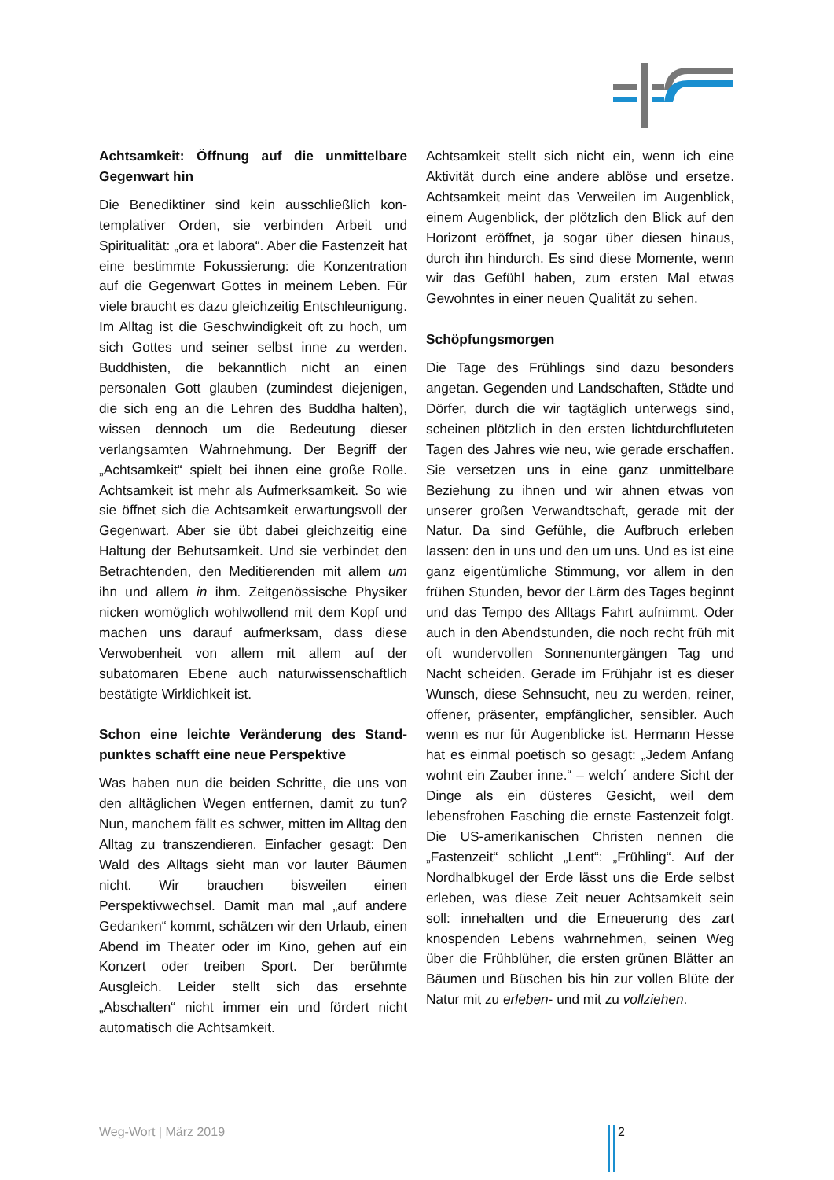Achtsamkeit: Öffnung auf die unmittelbare Gegenwart hin
Die Benediktiner sind kein ausschließlich kon­templativer Orden, sie verbinden Arbeit und Spiritualität: „ora et labora“. Aber die Fastenzeit hat eine bestimmte Fokussierung: die Konzent­ration auf die Gegenwart Gottes in meinem Leben. Für viele braucht es dazu gleichzeitig Entschleunigung. Im Alltag ist die Geschwin­digkeit oft zu hoch, um sich Gottes und seiner selbst inne zu werden. Buddhisten, die be­kanntlich nicht an einen personalen Gott glau­ben (zumindest diejenigen, die sich eng an die Lehren des Buddha halten), wissen dennoch um die Bedeutung dieser verlangsamten Wahrnehmung. Der Begriff der „Achtsamkeit“ spielt bei ihnen eine große Rolle. Achtsamkeit ist mehr als Aufmerksamkeit. So wie sie öffnet sich die Achtsamkeit erwartungsvoll der Ge­genwart. Aber sie übt dabei gleichzeitig eine Haltung der Behutsamkeit. Und sie verbindet den Betrachtenden, den Meditierenden mit allem um ihn und allem in ihm. Zeitgenössi­sche Physiker nicken womöglich wohlwollend mit dem Kopf und machen uns darauf auf­merksam, dass diese Verwobenheit von allem mit allem auf der subatomaren Ebene auch naturwissenschaftlich bestätigte Wirklichkeit ist.
Schon eine leichte Veränderung des Stand­punktes schafft eine neue Perspektive
Was haben nun die beiden Schritte, die uns von den alltäglichen Wegen entfernen, damit zu tun? Nun, manchem fällt es schwer, mitten im Alltag den Alltag zu transzendieren. Einfa­cher gesagt: Den Wald des Alltags sieht man vor lauter Bäumen nicht. Wir brauchen biswei­len einen Perspektivwechsel. Damit man mal „auf andere Gedanken“ kommt, schätzen wir den Urlaub, einen Abend im Theater oder im Kino, gehen auf ein Konzert oder treiben Sport. Der berühmte Ausgleich. Leider stellt sich das ersehnte „Abschalten“ nicht immer ein und fördert nicht automatisch die Achtsamkeit.
Achtsamkeit stellt sich nicht ein, wenn ich eine Aktivität durch eine andere ablöse und ersetze. Achtsamkeit meint das Verweilen im Augen­blick, einem Augenblick, der plötzlich den Blick auf den Horizont eröffnet, ja sogar über diesen hinaus, durch ihn hindurch. Es sind diese Mo­mente, wenn wir das Gefühl haben, zum ersten Mal etwas Gewohntes in einer neuen Qualität zu sehen.
Schöpfungsmorgen
Die Tage des Frühlings sind dazu besonders angetan. Gegenden und Landschaften, Städte und Dörfer, durch die wir tagtäglich unterwegs sind, scheinen plötzlich in den ersten licht­durchfluteten Tagen des Jahres wie neu, wie gerade erschaffen. Sie versetzen uns in eine ganz unmittelbare Beziehung zu ihnen und wir ahnen etwas von unserer großen Verwandt­schaft, gerade mit der Natur. Da sind Gefühle, die Aufbruch erleben lassen: den in uns und den um uns. Und es ist eine ganz eigentümli­che Stimmung, vor allem in den frühen Stun­den, bevor der Lärm des Tages beginnt und das Tempo des Alltags Fahrt aufnimmt. Oder auch in den Abendstunden, die noch recht früh mit oft wundervollen Sonnenuntergängen Tag und Nacht scheiden. Gerade im Frühjahr ist es dieser Wunsch, diese Sehnsucht, neu zu wer­den, reiner, offener, präsenter, empfänglicher, sensibler. Auch wenn es nur für Augenblicke ist. Hermann Hesse hat es einmal poetisch so gesagt: „Jedem Anfang wohnt ein Zauber in­ne.“ – welch´ andere Sicht der Dinge als ein düsteres Gesicht, weil dem lebensfrohen Fa­sching die ernste Fastenzeit folgt. Die US-amerikanischen Christen nennen die „Fasten­zeit“ schlicht „Lent“: „Frühling“. Auf der Nord­halbkugel der Erde lässt uns die Erde selbst erleben, was diese Zeit neuer Achtsamkeit sein soll: innehalten und die Erneuerung des zart knospenden Lebens wahrnehmen, seinen Weg über die Frühblüher, die ersten grünen Blätter an Bäumen und Büschen bis hin zur vollen Blüte der Natur mit zu erleben- und mit zu voll­ziehen.
Weg-Wort | März 2019 2